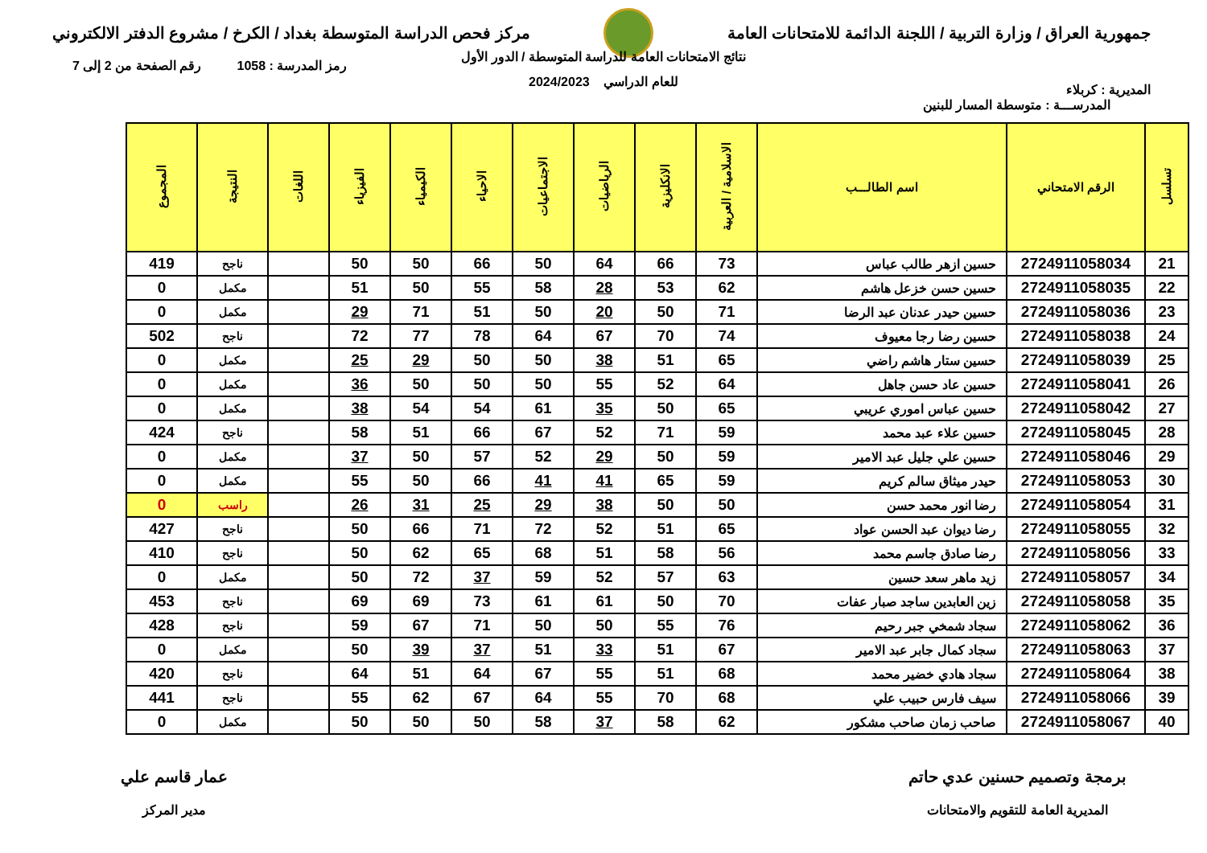جمهورية العراق / وزارة التربية / اللجنة الدائمة للامتحانات العامة
مركز فحص الدراسة المتوسطة بغداد / الكرخ / مشروع الدفتر الالكتروني
المديرية : كربلاء
رمز المدرسة : 1058 رقم الصفحة من 2 إلى 7
نتائج الامتحانات العامة للدراسة المتوسطة / الدور الأول
للعام الدراسي 2024/2023
المدرســـة : متوسطة المسار للبنين
| تسلسل | الرقم الامتحاني | اسم الطالـــب | الاسلامية / العربية | الانكليزية | الرياضيات | الاجتماعيات | الاحياء | الكيمياء | الفيزياء | اللغات | النتيجة | المجموع |
| --- | --- | --- | --- | --- | --- | --- | --- | --- | --- | --- | --- | --- |
| 21 | 2724911058034 | حسين ازهر طالب عباس | 73 | 66 | 64 | 50 | 66 | 50 | 50 | | ناجح | 419 |
| 22 | 2724911058035 | حسين حسن خزعل هاشم | 62 | 53 | 28 | 58 | 55 | 50 | 51 | | مكمل | 0 |
| 23 | 2724911058036 | حسين حيدر عدنان عبد الرضا | 71 | 50 | 20 | 50 | 51 | 71 | 29 | | مكمل | 0 |
| 24 | 2724911058038 | حسين رضا رجا معيوف | 74 | 70 | 67 | 64 | 78 | 77 | 72 | | ناجح | 502 |
| 25 | 2724911058039 | حسين ستار هاشم راضي | 65 | 51 | 38 | 50 | 50 | 29 | 25 | | مكمل | 0 |
| 26 | 2724911058041 | حسين عاد حسن جاهل | 64 | 52 | 55 | 50 | 50 | 50 | 36 | | مكمل | 0 |
| 27 | 2724911058042 | حسين عباس اموري عريبي | 65 | 50 | 35 | 61 | 54 | 54 | 38 | | مكمل | 0 |
| 28 | 2724911058045 | حسين علاء عبد محمد | 59 | 71 | 52 | 67 | 66 | 51 | 58 | | ناجح | 424 |
| 29 | 2724911058046 | حسين علي جليل عبد الامير | 59 | 50 | 29 | 52 | 57 | 50 | 37 | | مكمل | 0 |
| 30 | 2724911058053 | حيدر ميثاق سالم كريم | 59 | 65 | 41 | 41 | 66 | 50 | 55 | | مكمل | 0 |
| 31 | 2724911058054 | رضا انور محمد حسن | 50 | 50 | 38 | 29 | 25 | 31 | 26 | | راسب | 0 |
| 32 | 2724911058055 | رضا ديوان عبد الحسن عواد | 65 | 51 | 52 | 72 | 71 | 66 | 50 | | ناجح | 427 |
| 33 | 2724911058056 | رضا صادق جاسم محمد | 56 | 58 | 51 | 68 | 65 | 62 | 50 | | ناجح | 410 |
| 34 | 2724911058057 | زيد ماهر سعد حسين | 63 | 57 | 52 | 59 | 37 | 72 | 50 | | مكمل | 0 |
| 35 | 2724911058058 | زين العابدين ساجد صبار عفات | 70 | 50 | 61 | 61 | 73 | 69 | 69 | | ناجح | 453 |
| 36 | 2724911058062 | سجاد شمخي جبر رحيم | 76 | 55 | 50 | 50 | 71 | 67 | 59 | | ناجح | 428 |
| 37 | 2724911058063 | سجاد كمال جابر عبد الامير | 67 | 51 | 33 | 51 | 37 | 39 | 50 | | مكمل | 0 |
| 38 | 2724911058064 | سجاد هادي خضير محمد | 68 | 51 | 55 | 67 | 64 | 51 | 64 | | ناجح | 420 |
| 39 | 2724911058066 | سيف فارس حبيب علي | 68 | 70 | 55 | 64 | 67 | 62 | 55 | | ناجح | 441 |
| 40 | 2724911058067 | صاحب زمان صاحب مشكور | 62 | 58 | 37 | 58 | 50 | 50 | 50 | | مكمل | 0 |
برمجة وتصميم حسنين عدي حاتم
المديرية العامة للتقويم والامتحانات
عمار قاسم علي
مدير المركز